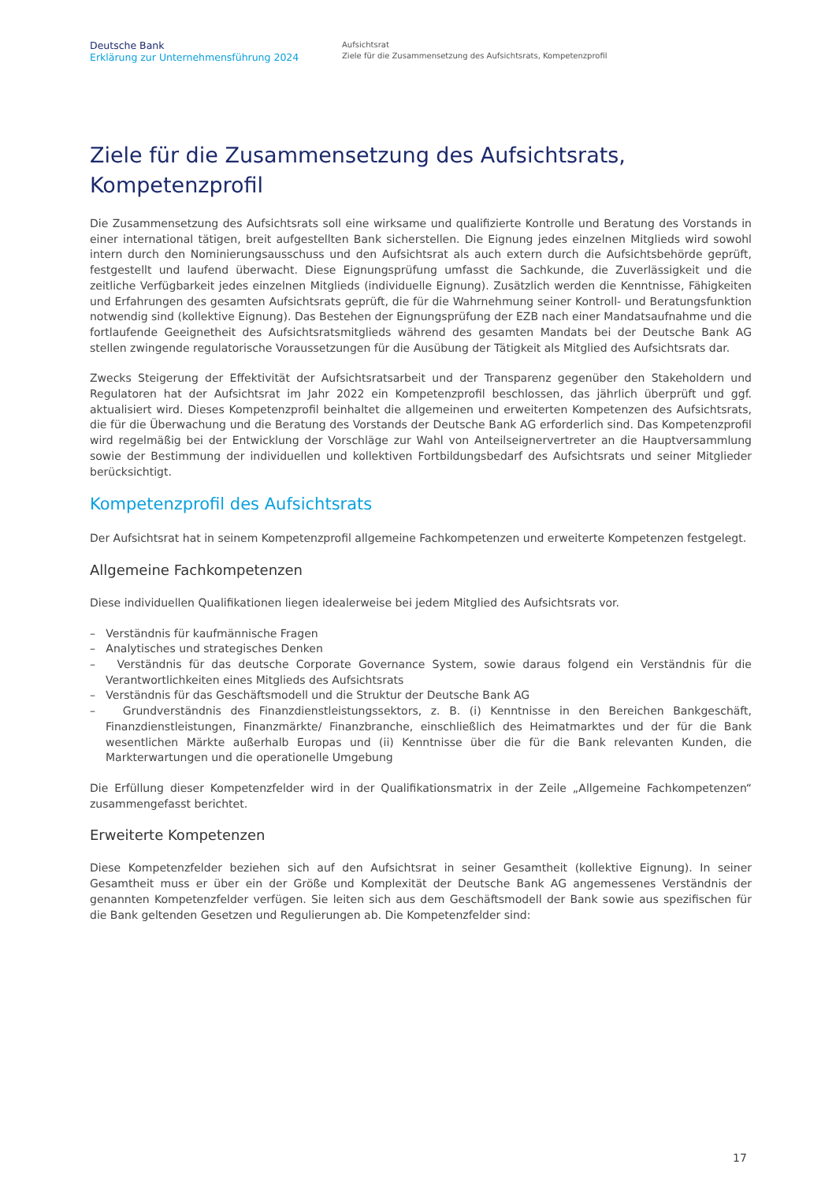Deutsche Bank
Erklärung zur Unternehmensführung 2024
Aufsichtsrat
Ziele für die Zusammensetzung des Aufsichtsrats, Kompetenzprofil
Ziele für die Zusammensetzung des Aufsichtsrats, Kompetenzprofil
Die Zusammensetzung des Aufsichtsrats soll eine wirksame und qualifizierte Kontrolle und Beratung des Vorstands in einer international tätigen, breit aufgestellten Bank sicherstellen. Die Eignung jedes einzelnen Mitglieds wird sowohl intern durch den Nominierungsausschuss und den Aufsichtsrat als auch extern durch die Aufsichtsbehörde geprüft, festgestellt und laufend überwacht. Diese Eignungsprüfung umfasst die Sachkunde, die Zuverlässigkeit und die zeitliche Verfügbarkeit jedes einzelnen Mitglieds (individuelle Eignung). Zusätzlich werden die Kenntnisse, Fähigkeiten und Erfahrungen des gesamten Aufsichtsrats geprüft, die für die Wahrnehmung seiner Kontroll- und Beratungsfunktion notwendig sind (kollektive Eignung). Das Bestehen der Eignungsprüfung der EZB nach einer Mandatsaufnahme und die fortlaufende Geeignetheit des Aufsichtsratsmitglieds während des gesamten Mandats bei der Deutsche Bank AG stellen zwingende regulatorische Voraussetzungen für die Ausübung der Tätigkeit als Mitglied des Aufsichtsrats dar.
Zwecks Steigerung der Effektivität der Aufsichtsratsarbeit und der Transparenz gegenüber den Stakeholdern und Regulatoren hat der Aufsichtsrat im Jahr 2022 ein Kompetenzprofil beschlossen, das jährlich überprüft und ggf. aktualisiert wird. Dieses Kompetenzprofil beinhaltet die allgemeinen und erweiterten Kompetenzen des Aufsichtsrats, die für die Überwachung und die Beratung des Vorstands der Deutsche Bank AG erforderlich sind. Das Kompetenzprofil wird regelmäßig bei der Entwicklung der Vorschläge zur Wahl von Anteilseignervertreter an die Hauptversammlung sowie der Bestimmung der individuellen und kollektiven Fortbildungsbedarf des Aufsichtsrats und seiner Mitglieder berücksichtigt.
Kompetenzprofil des Aufsichtsrats
Der Aufsichtsrat hat in seinem Kompetenzprofil allgemeine Fachkompetenzen und erweiterte Kompetenzen festgelegt.
Allgemeine Fachkompetenzen
Diese individuellen Qualifikationen liegen idealerweise bei jedem Mitglied des Aufsichtsrats vor.
– Verständnis für kaufmännische Fragen
– Analytisches und strategisches Denken
– Verständnis für das deutsche Corporate Governance System, sowie daraus folgend ein Verständnis für die Verantwortlichkeiten eines Mitglieds des Aufsichtsrats
– Verständnis für das Geschäftsmodell und die Struktur der Deutsche Bank AG
– Grundverständnis des Finanzdienstleistungssektors, z. B. (i) Kenntnisse in den Bereichen Bankgeschäft, Finanzdienstleistungen, Finanzmärkte/ Finanzbranche, einschließlich des Heimatmarktes und der für die Bank wesentlichen Märkte außerhalb Europas und (ii) Kenntnisse über die für die Bank relevanten Kunden, die Markterwartungen und die operationelle Umgebung
Die Erfüllung dieser Kompetenzfelder wird in der Qualifikationsmatrix in der Zeile „Allgemeine Fachkompetenzen“ zusammengefasst berichtet.
Erweiterte Kompetenzen
Diese Kompetenzfelder beziehen sich auf den Aufsichtsrat in seiner Gesamtheit (kollektive Eignung). In seiner Gesamtheit muss er über ein der Größe und Komplexität der Deutsche Bank AG angemessenes Verständnis der genannten Kompetenzfelder verfügen. Sie leiten sich aus dem Geschäftsmodell der Bank sowie aus spezifischen für die Bank geltenden Gesetzen und Regulierungen ab. Die Kompetenzfelder sind:
17